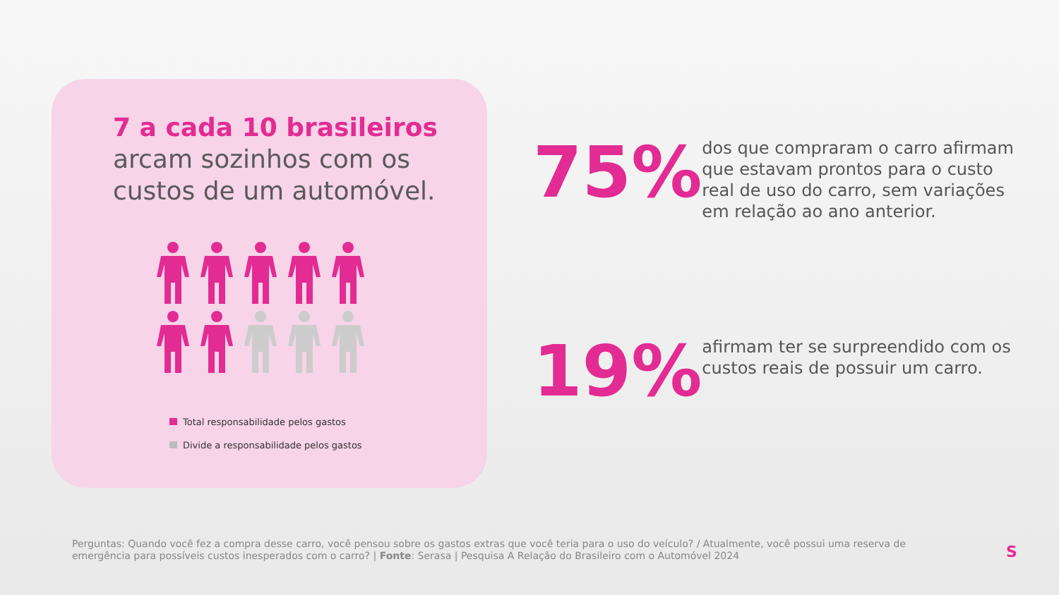7 a cada 10 brasileiros
arcam sozinhos com os custos de um automóvel.
Total responsabilidade pelos gastos
Divide a responsabilidade pelos gastos
75%
dos que compraram o carro afirmam que estavam prontos para o custo real de uso do carro, sem variações em relação ao ano anterior.
19%
afirmam ter se surpreendido com os custos reais de possuir um carro.
Perguntas: Quando você fez a compra desse carro, você pensou sobre os gastos extras que você teria para o uso do veículo? / Atualmente, você possui uma reserva de emergência para possíveis custos inesperados com o carro? | Fonte: Serasa | Pesquisa A Relação do Brasileiro com o Automóvel 2024
S